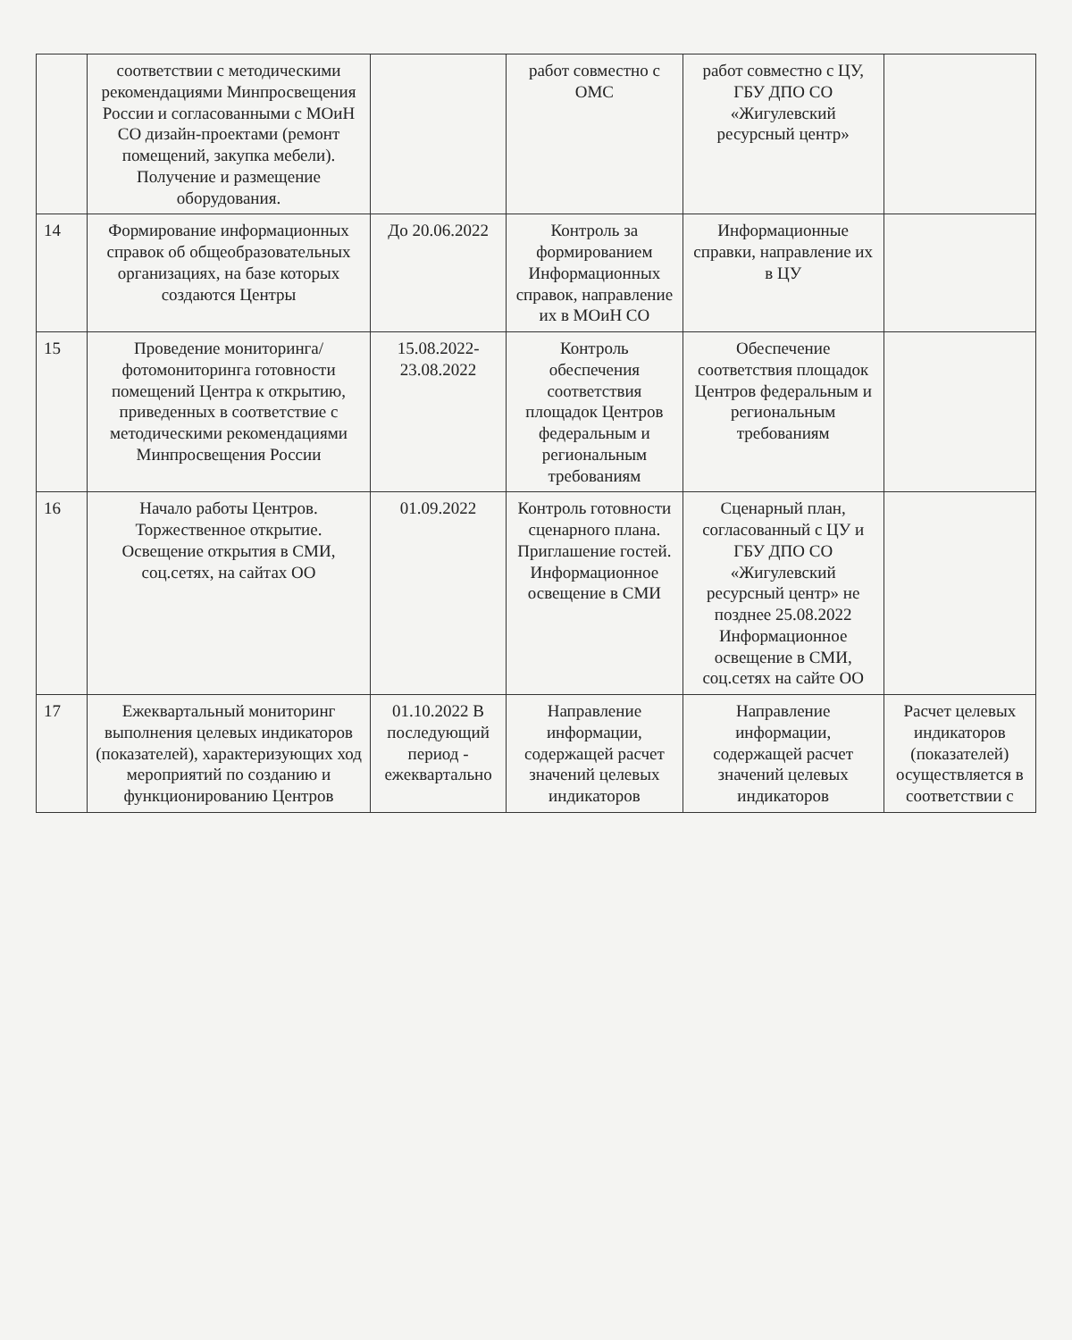| | соответствии с методическими рекомендациями Минпросвещения России и согласованными с МОиН СО дизайн-проектами (ремонт помещений, закупка мебели). Получение и размещение оборудования. | | работ совместно с ОМС | работ совместно с ЦУ, ГБУ ДПО СО «Жигулевский ресурсный центр» | |
| 14 | Формирование информационных справок об общеобразовательных организациях, на базе которых создаются Центры | До 20.06.2022 | Контроль за формированием Информационных справок, направление их в МОиН СО | Информационные справки, направление их в ЦУ | |
| 15 | Проведение мониторинга/фотомониторинга готовности помещений Центра к открытию, приведенных в соответствие с методическими рекомендациями Минпросвещения России | 15.08.2022-23.08.2022 | Контроль обеспечения соответствия площадок Центров федеральным и региональным требованиям | Обеспечение соответствия площадок Центров федеральным и региональным требованиям | |
| 16 | Начало работы Центров. Торжественное открытие. Освещение открытия в СМИ, соц.сетях, на сайтах ОО | 01.09.2022 | Контроль готовности сценарного плана. Приглашение гостей. Информационное освещение в СМИ | Сценарный план, согласованный с ЦУ и ГБУ ДПО СО «Жигулевский ресурсный центр» не позднее 25.08.2022 Информационное освещение в СМИ, соц.сетях на сайте ОО | |
| 17 | Ежеквартальный мониторинг выполнения целевых индикаторов (показателей), характеризующих ход мероприятий по созданию и функционированию Центров | 01.10.2022 В последующий период - ежеквартально | Направление информации, содержащей расчет значений целевых индикаторов | Направление информации, содержащей расчет значений целевых индикаторов | Расчет целевых индикаторов (показателей) осуществляется в соответствии с |